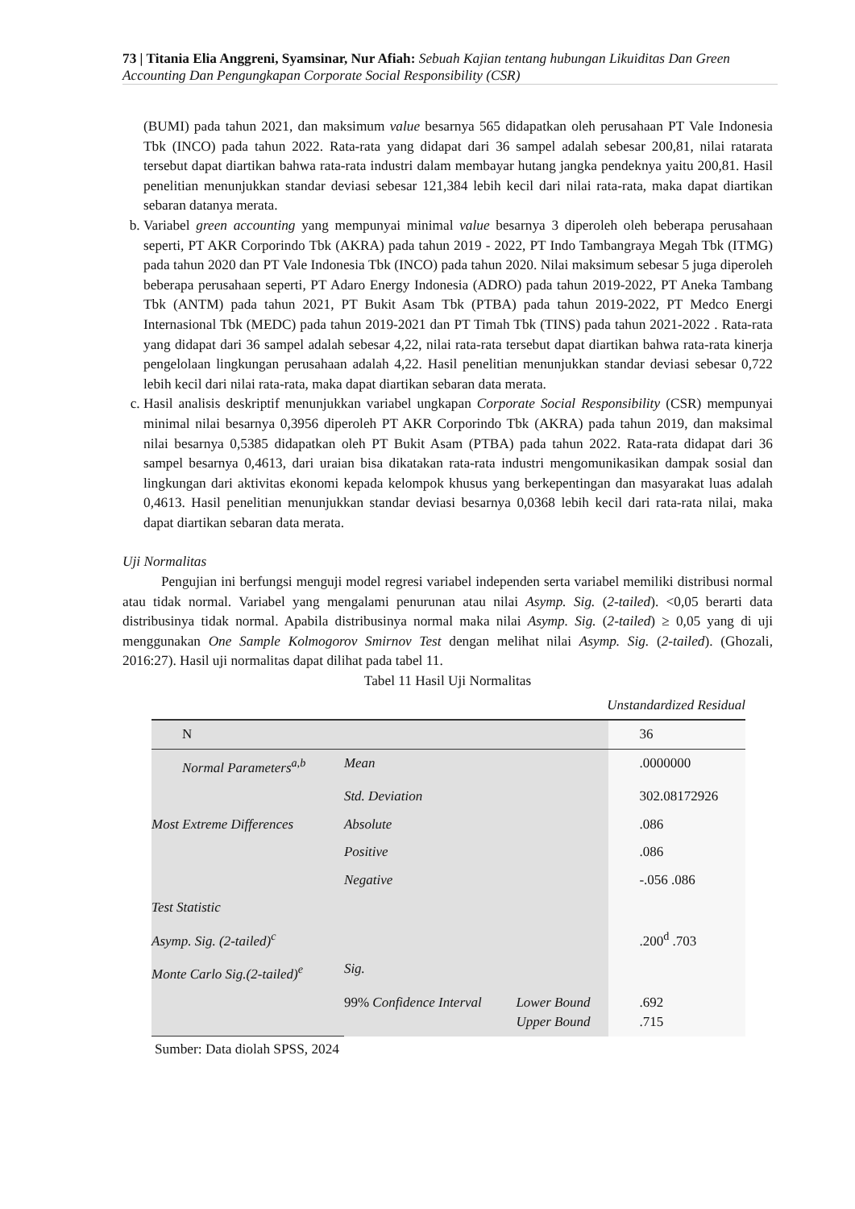73 | Titania Elia Anggreni, Syamsinar, Nur Afiah: Sebuah Kajian tentang hubungan Likuiditas Dan Green Accounting Dan Pengungkapan Corporate Social Responsibility (CSR)
(BUMI) pada tahun 2021, dan maksimum value besarnya 565 didapatkan oleh perusahaan PT Vale Indonesia Tbk (INCO) pada tahun 2022. Rata-rata yang didapat dari 36 sampel adalah sebesar 200,81, nilai ratarata tersebut dapat diartikan bahwa rata-rata industri dalam membayar hutang jangka pendeknya yaitu 200,81. Hasil penelitian menunjukkan standar deviasi sebesar 121,384 lebih kecil dari nilai rata-rata, maka dapat diartikan sebaran datanya merata.
b. Variabel green accounting yang mempunyai minimal value besarnya 3 diperoleh oleh beberapa perusahaan seperti, PT AKR Corporindo Tbk (AKRA) pada tahun 2019 - 2022, PT Indo Tambangraya Megah Tbk (ITMG) pada tahun 2020 dan PT Vale Indonesia Tbk (INCO) pada tahun 2020. Nilai maksimum sebesar 5 juga diperoleh beberapa perusahaan seperti, PT Adaro Energy Indonesia (ADRO) pada tahun 2019-2022, PT Aneka Tambang Tbk (ANTM) pada tahun 2021, PT Bukit Asam Tbk (PTBA) pada tahun 2019-2022, PT Medco Energi Internasional Tbk (MEDC) pada tahun 2019-2021 dan PT Timah Tbk (TINS) pada tahun 2021-2022 . Rata-rata yang didapat dari 36 sampel adalah sebesar 4,22, nilai rata-rata tersebut dapat diartikan bahwa rata-rata kinerja pengelolaan lingkungan perusahaan adalah 4,22. Hasil penelitian menunjukkan standar deviasi sebesar 0,722 lebih kecil dari nilai rata-rata, maka dapat diartikan sebaran data merata.
c. Hasil analisis deskriptif menunjukkan variabel ungkapan Corporate Social Responsibility (CSR) mempunyai minimal nilai besarnya 0,3956 diperoleh PT AKR Corporindo Tbk (AKRA) pada tahun 2019, dan maksimal nilai besarnya 0,5385 didapatkan oleh PT Bukit Asam (PTBA) pada tahun 2022. Rata-rata didapat dari 36 sampel besarnya 0,4613, dari uraian bisa dikatakan rata-rata industri mengomunikasikan dampak sosial dan lingkungan dari aktivitas ekonomi kepada kelompok khusus yang berkepentingan dan masyarakat luas adalah 0,4613. Hasil penelitian menunjukkan standar deviasi besarnya 0,0368 lebih kecil dari rata-rata nilai, maka dapat diartikan sebaran data merata.
Uji Normalitas
Pengujian ini berfungsi menguji model regresi variabel independen serta variabel memiliki distribusi normal atau tidak normal. Variabel yang mengalami penurunan atau nilai Asymp. Sig. (2-tailed). <0,05 berarti data distribusinya tidak normal. Apabila distribusinya normal maka nilai Asymp. Sig. (2-tailed) ≥ 0,05 yang di uji menggunakan One Sample Kolmogorov Smirnov Test dengan melihat nilai Asymp. Sig. (2-tailed). (Ghozali, 2016:27). Hasil uji normalitas dapat dilihat pada tabel 11.
Tabel 11 Hasil Uji Normalitas
| Unstandardized Residual | | | |
| N | | | 36 |
| Normal Parameters<sup>a,b</sup> | Mean | | .0000000 |
| | Std. Deviation | | 302.08172926 |
| Most Extreme Differences | Absolute | | .086 |
| | Positive | | .086 |
| | Negative | | -.056 .086 |
| Test Statistic | | | |
| Asymp. Sig. (2-tailed)<sup>c</sup> | | | .200<sup>d</sup> .703 |
| Monte Carlo Sig.(2-tailed)<sup>e</sup> | Sig. | | |
| | 99% Confidence Interval | Lower Bound Upper Bound | .692 .715 |
Sumber: Data diolah SPSS, 2024